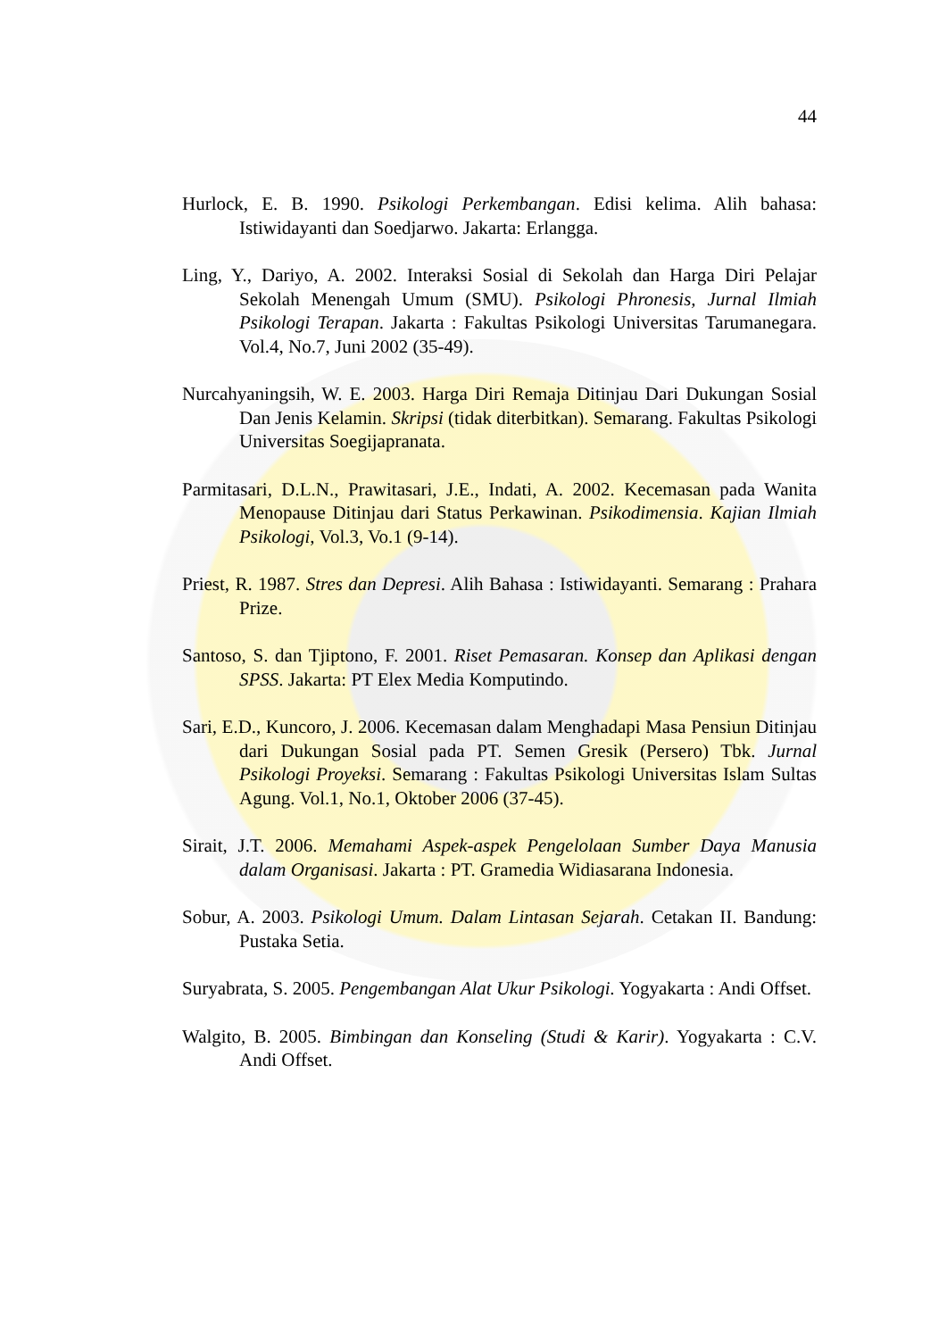44
Hurlock, E. B. 1990. Psikologi Perkembangan. Edisi kelima. Alih bahasa: Istiwidayanti dan Soedjarwo. Jakarta: Erlangga.
Ling, Y., Dariyo, A. 2002. Interaksi Sosial di Sekolah dan Harga Diri Pelajar Sekolah Menengah Umum (SMU). Psikologi Phronesis, Jurnal Ilmiah Psikologi Terapan. Jakarta : Fakultas Psikologi Universitas Tarumanegara. Vol.4, No.7, Juni 2002 (35-49).
Nurcahyaningsih, W. E. 2003. Harga Diri Remaja Ditinjau Dari Dukungan Sosial Dan Jenis Kelamin. Skripsi (tidak diterbitkan). Semarang. Fakultas Psikologi Universitas Soegijapranata.
Parmitasari, D.L.N., Prawitasari, J.E., Indati, A. 2002. Kecemasan pada Wanita Menopause Ditinjau dari Status Perkawinan. Psikodimensia. Kajian Ilmiah Psikologi, Vol.3, Vo.1 (9-14).
Priest, R. 1987. Stres dan Depresi. Alih Bahasa : Istiwidayanti. Semarang : Prahara Prize.
Santoso, S. dan Tjiptono, F. 2001. Riset Pemasaran. Konsep dan Aplikasi dengan SPSS. Jakarta: PT Elex Media Komputindo.
Sari, E.D., Kuncoro, J. 2006. Kecemasan dalam Menghadapi Masa Pensiun Ditinjau dari Dukungan Sosial pada PT. Semen Gresik (Persero) Tbk. Jurnal Psikologi Proyeksi. Semarang : Fakultas Psikologi Universitas Islam Sultas Agung. Vol.1, No.1, Oktober 2006 (37-45).
Sirait, J.T. 2006. Memahami Aspek-aspek Pengelolaan Sumber Daya Manusia dalam Organisasi. Jakarta : PT. Gramedia Widiasarana Indonesia.
Sobur, A. 2003. Psikologi Umum. Dalam Lintasan Sejarah. Cetakan II. Bandung: Pustaka Setia.
Suryabrata, S. 2005. Pengembangan Alat Ukur Psikologi. Yogyakarta : Andi Offset.
Walgito, B. 2005. Bimbingan dan Konseling (Studi & Karir). Yogyakarta : C.V. Andi Offset.